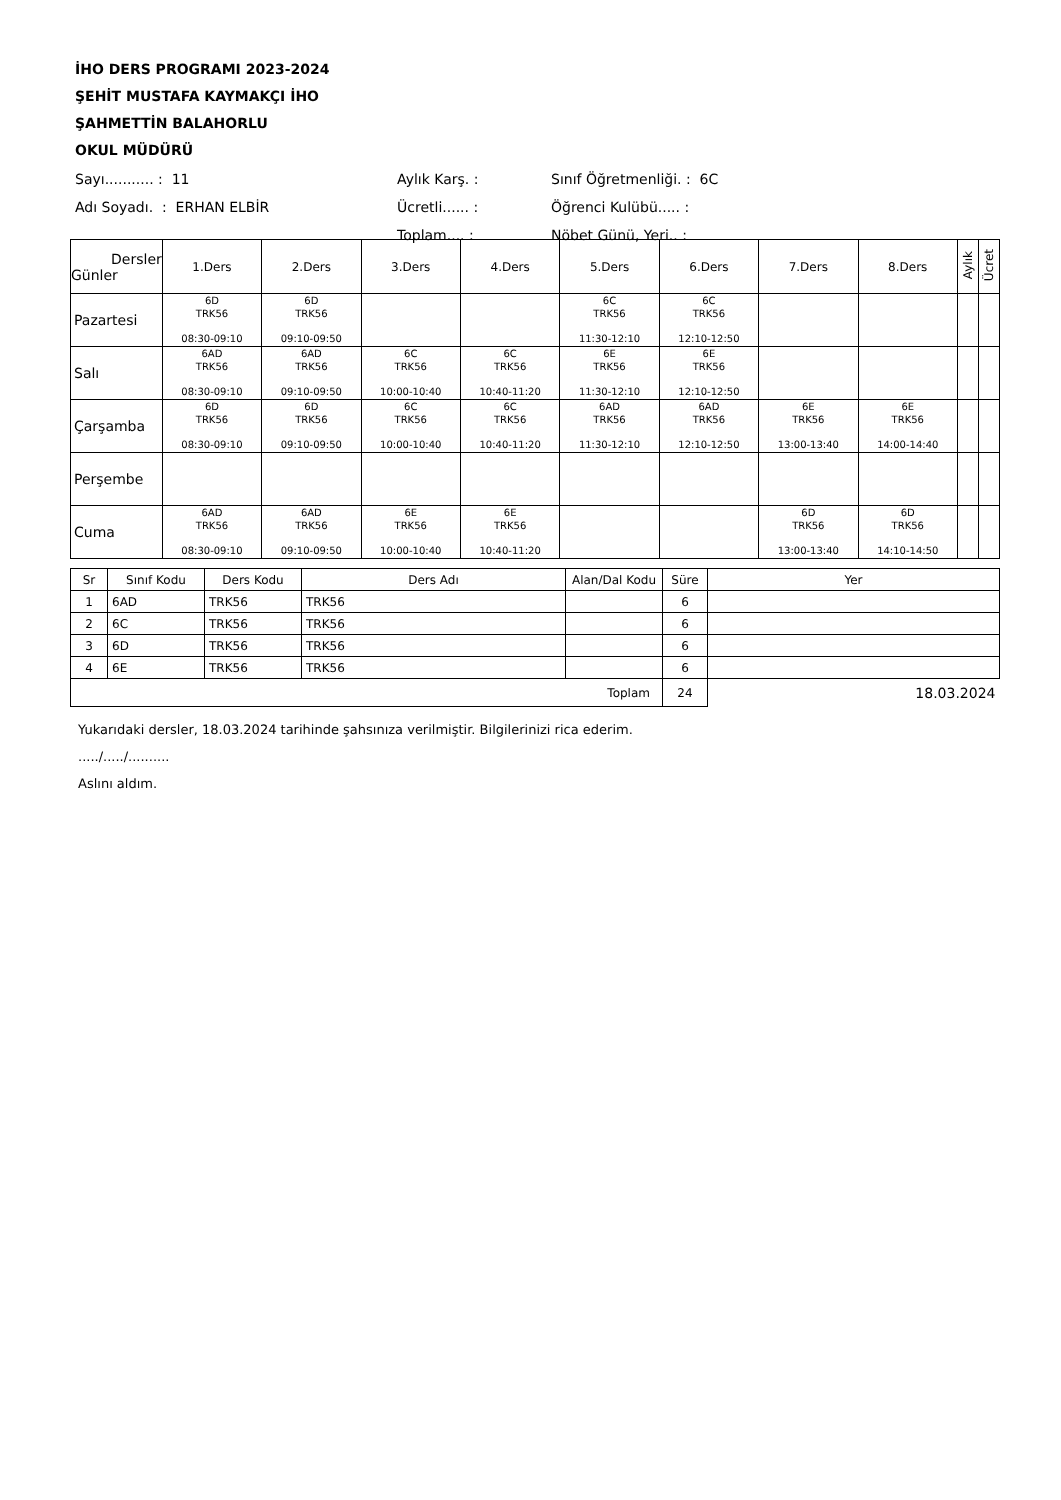İHO DERS PROGRAMI 2023-2024
ŞEHİT MUSTAFA KAYMAKÇI İHO
ŞAHMETTİN BALAHORLU
OKUL MÜDÜRÜ
| Sayı........... : 11 | Aylık Karş. : | Sınıf Öğretmenliği. : 6C |
| Adı Soyadı. : ERHAN ELBİR | Ücretli...... : | Öğrenci Kulübü..... : |
| | Toplam.... : | Nöbet Günü, Yeri.. : |
| Dersler Günler | 1.Ders | 2.Ders | 3.Ders | 4.Ders | 5.Ders | 6.Ders | 7.Ders | 8.Ders | Aylık | Ücret |
| --- | --- | --- | --- | --- | --- | --- | --- | --- | --- | --- |
| Pazartesi | 6D TRK56 08:30-09:10 | 6D TRK56 09:10-09:50 | | | 6C TRK56 11:30-12:10 | 6C TRK56 12:10-12:50 | | | | |
| Salı | 6AD TRK56 08:30-09:10 | 6AD TRK56 09:10-09:50 | 6C TRK56 10:00-10:40 | 6C TRK56 10:40-11:20 | 6E TRK56 11:30-12:10 | 6E TRK56 12:10-12:50 | | | | |
| Çarşamba | 6D TRK56 08:30-09:10 | 6D TRK56 09:10-09:50 | 6C TRK56 10:00-10:40 | 6C TRK56 10:40-11:20 | 6AD TRK56 11:30-12:10 | 6AD TRK56 12:10-12:50 | 6E TRK56 13:00-13:40 | 6E TRK56 14:00-14:40 | | |
| Perşembe | | | | | | | | | | |
| Cuma | 6AD TRK56 08:30-09:10 | 6AD TRK56 09:10-09:50 | 6E TRK56 10:00-10:40 | 6E TRK56 10:40-11:20 | | | 6D TRK56 13:00-13:40 | 6D TRK56 14:10-14:50 | | |
| Sr | Sınıf Kodu | Ders Kodu | Ders Adı | Alan/Dal Kodu | Süre | Yer |
| 1 | 6AD | TRK56 | TRK56 | | 6 | |
| 2 | 6C | TRK56 | TRK56 | | 6 | |
| 3 | 6D | TRK56 | TRK56 | | 6 | |
| 4 | 6E | TRK56 | TRK56 | | 6 | |
| Toplam | | | | | 24 | 18.03.2024 |
Yukarıdaki dersler, 18.03.2024 tarihinde şahsınıza verilmiştir. Bilgilerinizi rica ederim.
...../...../..........
Aslını aldım.